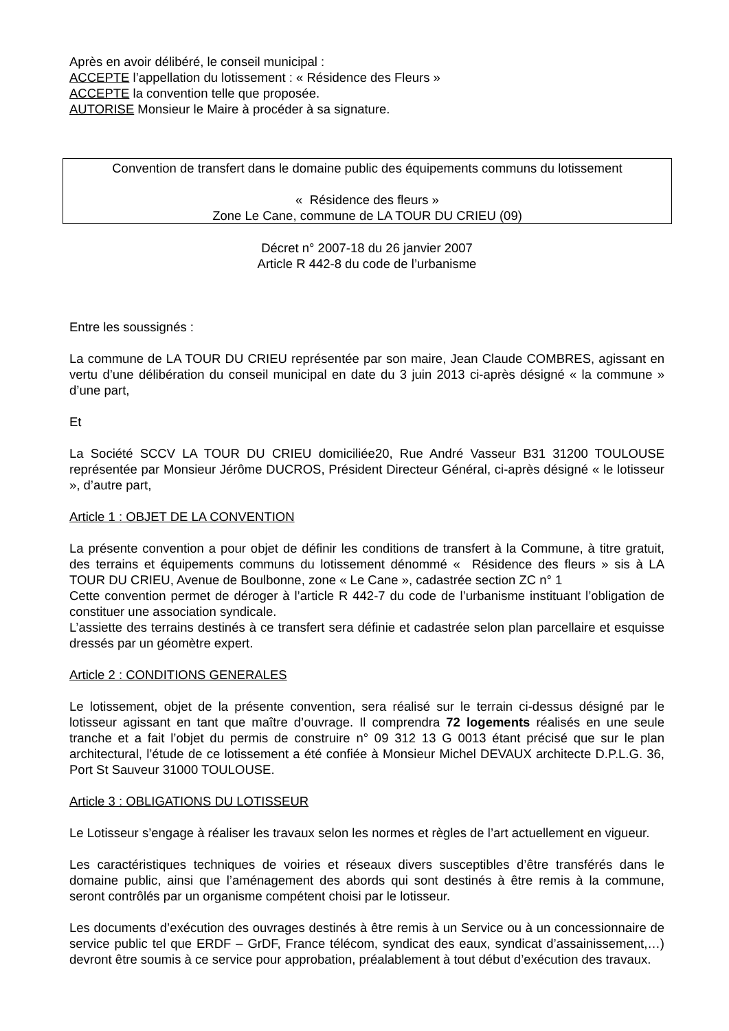Après en avoir délibéré, le conseil municipal :
ACCEPTE l’appellation du lotissement : « Résidence des Fleurs »
ACCEPTE la convention telle que proposée.
AUTORISE Monsieur le Maire à procéder à sa signature.
Convention de transfert dans le domaine public des équipements communs du lotissement
« Résidence des fleurs »
Zone Le Cane, commune de LA TOUR DU CRIEU (09)
Décret n° 2007-18 du 26 janvier 2007
Article R 442-8 du code de l’urbanisme
Entre les soussignés :
La commune de LA TOUR DU CRIEU représentée par son maire, Jean Claude COMBRES, agissant en vertu d’une délibération du conseil municipal en date du 3 juin 2013 ci-après désigné « la commune » d’une part,
Et
La Société SCCV LA TOUR DU CRIEU domiciliée20, Rue André Vasseur B31 31200 TOULOUSE représentée par Monsieur Jérôme DUCROS, Président Directeur Général, ci-après désigné « le lotisseur », d’autre part,
Article 1 : OBJET DE LA CONVENTION
La présente convention a pour objet de définir les conditions de transfert à la Commune, à titre gratuit, des terrains et équipements communs du lotissement dénommé « Résidence des fleurs » sis à LA TOUR DU CRIEU, Avenue de Boulbonne, zone « Le Cane », cadastrée section ZC n° 1
Cette convention permet de déroger à l’article R 442-7 du code de l’urbanisme instituant l’obligation de constituer une association syndicale.
L’assiette des terrains destinés à ce transfert sera définie et cadastrée selon plan parcellaire et esquisse dressés par un géomètre expert.
Article 2 : CONDITIONS GENERALES
Le lotissement, objet de la présente convention, sera réalisé sur le terrain ci-dessus désigné par le lotisseur agissant en tant que maître d’ouvrage. Il comprendra 72 logements réalisés en une seule tranche et a fait l’objet du permis de construire n° 09 312 13 G 0013 étant précisé que sur le plan architectural, l’étude de ce lotissement a été confiée à Monsieur Michel DEVAUX architecte D.P.L.G. 36, Port St Sauveur 31000 TOULOUSE.
Article 3 : OBLIGATIONS DU LOTISSEUR
Le Lotisseur s’engage à réaliser les travaux selon les normes et règles de l’art actuellement en vigueur.
Les caractéristiques techniques de voiries et réseaux divers susceptibles d’être transférés dans le domaine public, ainsi que l’aménagement des abords qui sont destinés à être remis à la commune, seront contrôlés par un organisme compétent choisi par le lotisseur.
Les documents d’exécution des ouvrages destinés à être remis à un Service ou à un concessionnaire de service public tel que ERDF – GrDF, France télécom, syndicat des eaux, syndicat d’assainissement,…) devront être soumis à ce service pour approbation, préalablement à tout début d’exécution des travaux.